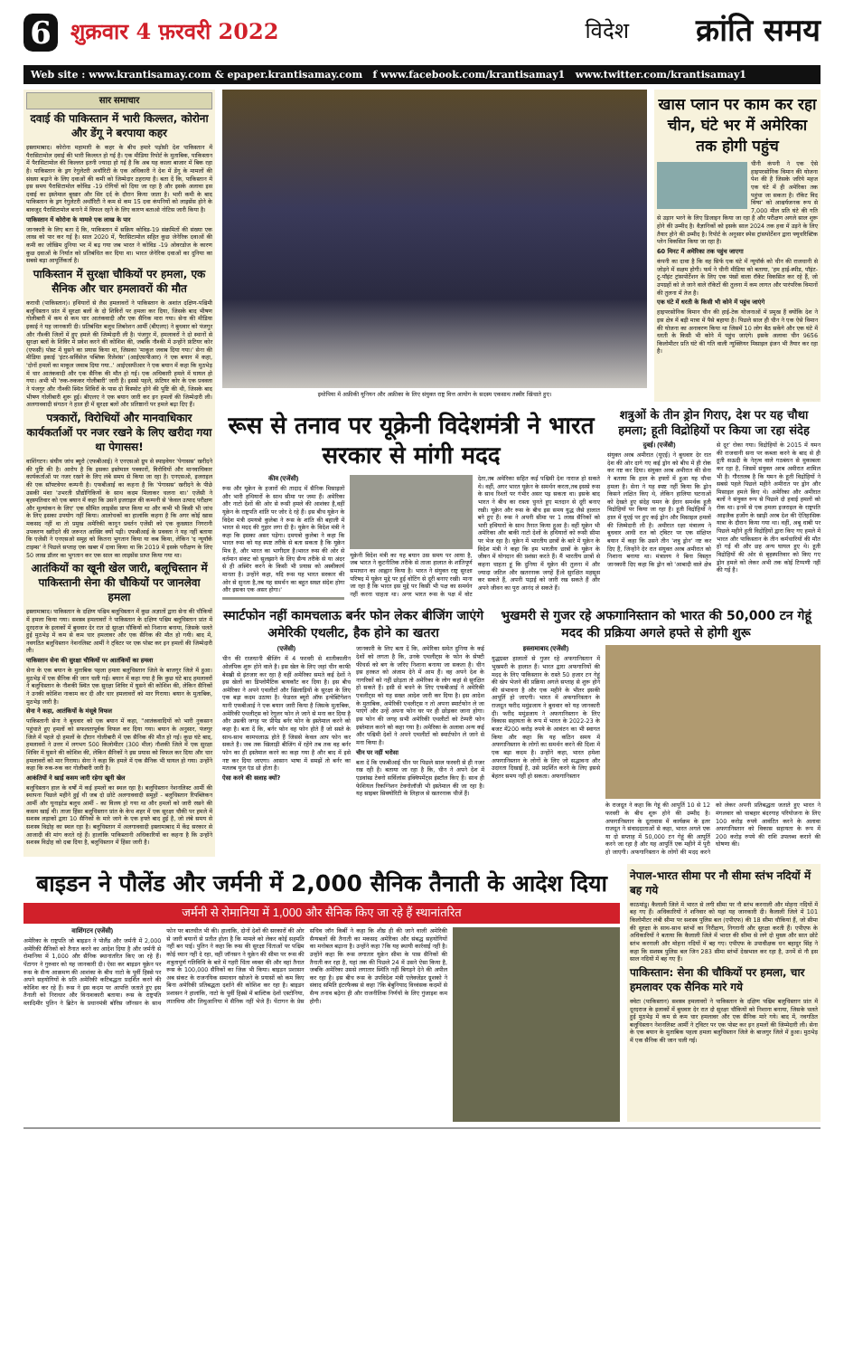6
शुक्रवार 4 फ़रवरी 2022 विदेश
क्रांति समय
Web site : www.krantisamay.com & epaper.krantisamay.com f www.facebook.com/krantisamay1 www.twitter.com/krantisamay1
सार समाचार
दवाई की पाकिस्तान में भारी किल्लत, कोरोना और डेंगू ने बरपाया कहर
इस्लामाबाद। कोरोना महामारी के कहर के बीच हमारे पड़ोसी देश पाकिस्तान में पैरासिटामोल दवाई की भारी किल्लत हो गई है। एक मीडिया रिपोर्ट के मुताबिक, पाकिस्तान में पैरासिटामोल की किल्लत इतनी ज्यादा हो गई है कि अब यह काला बाजार में बिक रहा है। पाकिस्तान के ड्रग रेगुलेटरी अथॉरिटी के एक अधिकारी ने देश में डेंगू के मामलों की संख्या बढ़ाने के लिए दवाओं की कमी को जिम्मेदार ठहराया है। बता दें कि, पाकिस्तान में इस समय पैरासिटामोल कोविड -19 रोगियों को दिया जा रहा है और इसके अलावा इस दवाई का इस्तेमाल बुखार और सिर दर्द के दौरान किया जाता है। भारी कमी के बाद पाकिस्तान के ड्रग रेगुलेटरी अथॉरिटी ने कम से कम 15 दवा कंपनियों को लाइसेंस होने के बावजूद पैरासिटामोल बनाने में विफल रहने के लिए कारण बताओ नोटिस जारी किया है।
पाकिस्तान में कोरोना के मामले एक लाख के पार
जानकारी के लिए बता दें कि, पाकिस्तान में सक्रिय कोविड-19 संक्रमितों की संख्या एक लाख को पार कर गई है। साल 2020 में, पैरासिटामोल सहित कुछ जेनेरिक दवाओं की कमी का जोखिम दुनिया भर में बढ़ गया जब भारत ने कोविड -19 ओवरडोज के कारण कुछ दवाओं के निर्यात को प्रतिबंधित कर दिया था। भारत जेनेरिक दवाओं का दुनिया का सबसे बड़ा आपूर्तिकर्ता है।
पाकिस्तान में सुरक्षा चौकियों पर हमला, एक सैनिक और चार हमलावरों की मौत
कराची (पाकिस्तान)। हथियारों से लैस हमलावरों ने पाकिस्तान के अशांत दक्षिण-पश्चिमी बलूचिस्तान प्रांत में सुरक्षा बलों के दो शिविरों पर हमला कर दिया, जिसके बाद भीषण गोलीबारी में कम से कम चार आतंकवादी और एक सैनिक मारा गया। सेना की मीडिया इकाई ने यह जानकारी दी। प्रतिबंधित बलूच लिबरेशन आर्मी (बीएलए) ने बुधवार को पंजगुर और नौश्की जिलों में हुए हमले की जिम्मेदारी ली है। पंजगुर में, हमलावरों ने दो स्थानों से सुरक्षा बलों के शिविर में प्रवेश करने की कोशिश की, जबकि नौश्की में उन्होंने फ्रंटियर कोर (एफसी) पोस्ट में घुसने का प्रयास किया था, जिसका 'माकूल जवाब दिया गया।' सेना की मीडिया इकाई 'इंटर-सर्विसेज पब्लिक रिलेशंस' (आईएसपीआर) ने एक बयान में कहा, 'दोनों हमलों का माकूल जवाब दिया गया..' आईएसपीआर ने एक बयान में कहा कि मुठभेड़ में चार आतंकवादी और एक सैनिक की मौत हो गई। एक अधिकारी हमले में घायल हो गया। अभी भी 'रुक-रुककर गोलीबारी' जारी है। इससे पहले, फ्रंटियर कोर के एक प्रवक्ता ने पंजगुर और नौश्की स्थित शिविरों के पास दो विस्फोट होने की पुष्टि की थी, जिसके बाद भीषण गोलीबारी शुरू हुई। बीएलए ने एक बयान जारी कर इन हमलों की जिम्मेदारी ली। अलगाववादी संगठन ने हाल ही में सुरक्षा बलों और प्रतिष्ठानों पर हमले बढ़ा दिए हैं।
पत्रकारों, विरोधियों और मानवाधिकार कार्यकर्ताओं पर नजर रखने के लिए खरीदा गया था पेगासस!
वाशिंगटन। संघीय जांच ब्यूरो (एफबीआई) ने एनएसओ ग्रुप से स्पाइवेयर 'पेगासस' खरीदने की पुष्टि की है। आरोप है कि इसका इस्तेमाल पत्रकारों, विरोधियों और मानवाधिकार कार्यकर्ताओं पर नजर रखने के लिए लंबे समय से किया जा रहा है। एनएसओ, इजराइल की एक सॉफ्टवेयर कम्पनी है। एफबीआई का कहना है कि 'पेगासस' खरीदने के पीछे उसकी मंशा 'उभरती प्रौद्योगिकियों के साथ कदम मिलाकर चलना था।' एजेंसी ने बृहस्पतिवार को एक बयान में कहा कि उसने इजराइल की कम्पनी से 'केवल उत्पाद परीक्षण और मूल्यांकन के लिए' एक सीमित लाइसेंस प्राप्त किया था और कभी भी किसी भी जांच के लिए इसका उपयोग नहीं किया। आलोचकों का हालांकि कहना है कि अगर कोई खास मकसद नहीं था तो प्रमुख अमेरिकी कानून प्रवर्तन एजेंसी को एक कुख्यात निगरानी उपकरण खरीदने की जरूरत आखिर क्यों पड़ी। एफबीआई के प्रवक्ता ने यह नहीं बताया कि एजेंसी ने एनएसओ समूह को कितना भुगतान किया या कब किया, लेकिन 'द न्यूयॉर्क टाइम्स' ने पिछले सप्ताह एक खबर में दावा किया था कि 2019 में इसके परीक्षण के लिए 50 लाख डॉलर का भुगतान कर एक साल का लाइसेंस प्राप्त किया गया था।
आतंकियों का खूनी खेल जारी, बलूचिस्तान में पाकिस्तानी सेना की चौकियों पर जानलेवा हमला
इस्लामाबाद। पाकिस्तान के दक्षिण पश्चिम बलूचिस्तान में कुछ अज्ञातों द्वारा सेना की चौकियों में हमला किया गया। सशस्त्र हमलावरों ने पाकिस्तान के दक्षिण पश्चिम बलूचिस्तान प्रांत में दूरदराज के इलाकों में बुधवार देर रात दो सुरक्षा चौकियों को निशाना बनाया, जिसके चलते हुई मुठभेड़ में कम से कम चार हमलावर और एक सैनिक की मौत हो गयी। बाद में, नवगठित बलूचिस्तान नेशनलिस्ट आर्मी ने ट्विटर पर एक पोस्ट कर इन हमलों की जिम्मेदारी ली।
पाकिस्तान सेना की सुरक्षा चौकियों पर आतंकियों का हमला
सेना के एक बयान के मुताबिक पहला हमला बलूचिस्तान जिले के बाजगुर जिले में हुआ। मुठभेड़ में एक सैनिक की जान चली गई। बयान में कहा गया है कि कुछ घंटे बाद हमलावरों ने बलूचिस्तान के नौशकी स्थित एक सुरक्षा शिविर में घुसने की कोशिश की, लेकिन सैनिकों ने उनकी कोशिश नाकाम कर दी और चार हमलावरों को मार गिराया। बयान के मुताबिक, मुठभेड़ जारी है।
सेना ने कहा, आतंकियों के मंसूबे विफल
पाकिस्तानी सेना ने बुधवार को एक बयान में कहा, "आतंकवादियों को भारी नुकसान पहुंचाते हुए हमलों को सफलतापूर्वक विफल कर दिया गया। बयान के अनुसार, पंजगुर जिले में पहले दो हमलों के दौरान गोलीबारी में एक सैनिक की मौत हो गई। कुछ घंटे बाद, हमलावरों ने उत्तर में लगभग 500 किलोमीटर (300 मील) नौशकी जिले में एक सुरक्षा शिविर में घुसने की कोशिश की, लेकिन सैनिकों ने इस प्रयास को विफल कर दिया और चार हमलावरों को मार गिराया। सेना ने कहा कि हमले में एक सैनिक भी घायल हो गया। उन्होंने कहा कि रुक-रुक कर गोलीबारी जारी है।
आकंतियों ने खाई कसम जारी रहेगा खूनी खेल
बलूचिस्तान हाल के वर्षों में कई हमलों का स्थल रहा है। बलूचिस्तान नेशनलिस्ट आर्मी की स्थापना पिछले महीने हुई थी जब दो छोटे अलगाववादी समूहों - बलूचिस्तान रिपब्लिकन आर्मी और यूनाइटेड बलूच आर्मी - का विलय हो गया था और हमलों को जारी रखने की कसम खाई थी। ताजा हिंसा बलूचिस्तान प्रांत के केच शहर में एक सुरक्षा चौकी पर हमले में सशस्त्र लड़ाकों द्वारा 10 सैनिकों के मारे जाने के एक हफ्ते बाद हुई है, जो लंबे समय से सशस्त्र विद्रोह का स्थल रहा है। बलूचिस्तान में अलगाववादी इस्लामाबाद में केंद्र सरकार से आजादी की मांग करते रहे हैं। हालांकि पाकिस्तानी अधिकारियों का कहना है कि उन्होंने सशस्त्र विद्रोह को दबा दिया है, बलूचिस्तान में हिंसा जारी है।
इथोपिया में अफ्रीकी यूनियन और अफ्रीका के लिए संयुक्त राष्ट्र वित्त आयोग के सदस्य एकसाथ तस्वीर खिंचाते हुए।
खास प्लान पर काम कर रहा चीन, घंटे भर में अमेरिका तक होगी पहुंच
चीनी कंपनी ने एक ऐसे हाइपरसोनिक विमान की योजना पेश की है जिसके जरिये महज एक घंटे में ही अमेरिका तक पहुंचा जा सकता है। रॉकेट विद विंग्स' को आश्चर्यजनक रूप से 7,000 मील प्रति घंटे की गति से उड़ान भरने के लिए डिजाइन किया जा रहा है और परीक्षण अगले साल शुरू होने की उम्मीद है। वैज्ञानिकों को इसके साल 2024 तक हवा में उड़ने के लिए तैयार होने की उम्मीद है। रिपोर्ट के अनुसार स्पेस ट्रांसपोर्टेशन द्वारा फ्यूचरिस्टिक प्लेन विकसित किया जा रहा है।
60 मिनट में अमेरिका तक पहुंच जाएगा
कंपनी का दावा है कि वह सिर्फ एक घंटे में न्यूयॉर्क को चीन की राजधानी से जोड़ने में सक्षम होगी। फर्म ने चीनी मीडिया को बताया, 'हम हाई-स्पीड, पॉइंट-टू-पॉइंट ट्रांसपोर्टेशन के लिए एक पंखों वाला रॉकेट विकसित कर रहे हैं, जो उपग्रहों को ले जाने वाले रॉकेटों की तुलना में कम लागत और पारंपरिक विमानों की तुलना में तेज है।
एक घंटे में धरती के किसी भी कोने में पहुंच जाएंगे
हाइपरसोनिक विमान चीन की हाई-टेक योजनाओं में प्रमुख हैं क्योंकि देश ने इस क्षेत्र में बड़ी मात्रा में पैसे बहाया है। पिछले साल ही चीन ने एक ऐसे विमान की योजना का अनावरण किया था जिसमें 10 लोग बैठ सकेंगे और एक घंटे में धरती के किसी भी कोने में पहुंच जाएंगे। इसके अलावा चीन 9656 किलोमीटर प्रति घंटे की गति वाली न्यूक्लियर मिसाइल इंजन भी तैयार कर रहा है।
रूस से तनाव पर यूक्रेनी विदेशमंत्री ने भारत सरकार से मांगी मदद
कीव (एजेंसी)
रूस और यूक्रेन के हजारों की तादाद में सैनिक मिसाइलों और भारी हथियारों के साथ सीमा पर जमा हैं। अमेरिका और नाटो देशों की ओर से रूसी हमले की आशंका है,वहीं यूक्रेन के राष्ट्रपति शांति पर जोर दे रहे हैं। इस बीच यूक्रेन के विदेश मंत्री दमयत्रो कुलेबा ने रूस के शांति की बहाली में भारत से मदद की गुहार लगा दी है। यूक्रेन के विदेश मंत्री ने कहा कि इसका असर पड़ेगा। दमयत्रो कुलेबा ने कहा कि भारत रूस को यह स्पष्ट तरीके से बता सकता है कि यूक्रेन मित्र है, और भारत का भागीदार है।भारत रूस की ओर से वर्तमान संकट को सुलझाने के लिए सैन्य तरीके से या अंदर से ही अस्थिर करने के किसी भी प्रयास को अस्वीकार्य मानता है। उन्होंने कहा, यदि रूस यह भारत सरकार की ओर से सुनता है,तब यह समर्थन का बहुत सख्त संदेश होगा और इसका एक असर होगा।'
यूक्रेनी विदेश मंत्री का यह बयान उस समय पर आया है, जब भारत ने कूटनीतिक तरीके से ताजा हालात के शांतिपूर्ण समाधान का आह्वान किया है। भारत ने संयुक्त राष्ट्र सुरक्षा परिषद में यूक्रेन मुद्दे पर हुई वोटिंग से दूरी बनाए रखी। माना जा रहा है कि भारत इस मुद्दे पर किसी भी पक्ष का समर्थन नहीं करना चाहता था। अगर भारत रूस के पक्ष में वोट देता,तब अमेरिका सहित कई पश्चिमी देश नाराज हो सकते थे। वहीं, अगर भारत यूक्रेन के समर्थन करता,तब इससे रूस के साथ रिश्तों पर गंभीर असर पड़ सकता था। इसके बाद भारत ने बीच का रास्ता चुनते हुए मतदान से दूरी बनाए रखी। यूक्रेन और रूस के बीच इस समय युद्ध जैसे हालात बने हुए हैं। रूस ने अपनी सीमा पर 1 लाख सैनिकों को भारी हथियारों के साथ तैनात किया हुआ है। वहीं यूक्रेन भी अमेरिका और बाकी नाटो देशों के हथियारों को रूसी सीमा पर भेज रहा है। यूक्रेन में भारतीय छात्रों के बारे में यूक्रेन के विदेश मंत्री ने कहा कि हम भारतीय छात्रों के यूक्रेन के जीवन में योगदान की प्रशंसा करते हैं। मैं भारतीय छात्रों से कहना चाहता हूं कि दुनिया में यूक्रेन की तुलना में और ज्यादा जटिल और खतरनाक जगहें हैं।वे सुरक्षित महसूस कर सकते हैं, अपनी पढ़ाई को जारी रख सकते हैं और अपने जीवन का पूरा आनंद ले सकते हैं।
शत्रुओं के तीन ड्रोन गिराए, देश पर यह चौथा हमला; हूती विद्रोहियों पर किया जा रहा संदेह
दुबई। (एजेंसी)
संयुक्त अरब अमीरात (यूएई) ने बुधवार देर रात देश की ओर दागे गए कई ड्रोन को बीच में ही रोक कर नष्ट कर दिया। संयुक्त अरब अमीरात की सेना ने बताया कि हाल के हफ्तों में हुआ यह चौथा हमला है। सेना ने यह स्पष्ट नहीं किया कि ड्रोन किसने लक्षित किए थे, लेकिन हालिया घटनाओं को देखते हुए संदेह यमन के ईरान समर्थक हूती विद्रोहियों पर किया जा रहा है। हूती विद्रोहियों ने हाल में यूएई पर हुए कई ड्रोन और मिसाइल हमलों की जिम्मेदारी ली है। अमीरात रक्षा मंत्रालय ने बुधवार आधी रात को ट्विटर पर एक संक्षिप्त बयान में कहा कि उसने तीन 'शत्रु ड्रोन' नष्ट कर दिए हैं, जिन्होंने देर रात संयुक्त अरब अमीरात को निशाना बनाया था। मंत्रालय ने बिना विस्तृत जानकारी दिए कहा कि ड्रोन को 'आबादी वाले क्षेत्र से दूर' रोका गया। विद्रोहियों के 2015 में यमन की राजधानी सना पर कब्जा करने के बाद से ही हूती सऊदी के नेतृत्व वाले गठबंधन से मुकाबला कर रहा है, जिसमें संयुक्त अरब अमीरात शामिल भी है। गौरतलब है कि यमन के हूती विद्रोहियों ने सबसे पहले पिछले महीने अमीरात पर ड्रोन और मिसाइल हमले किए थे। अमेरिका और अमीरात बलों ने संयुक्त रूप से पिछले दो हवाई हमलों को रोक था। इनमें से एक हमला इजराइल के राष्ट्रपति आइजैक हर्जोग के खाड़ी अरब देश की ऐतिहासिक यात्रा के दौरान किया गया था। वहीं, अबू धाबी पर पिछले महीने हूती विद्रोहियों द्वारा किए गए हमले में भारत और पाकिस्तान के तीन कर्मचारियों की मौत हो गई थी और छह अन्य घायल हुए थे। हूती विद्रोहियों की ओर से बृहस्पतिवार को किए गए ड्रोन हमले को लेकर अभी तक कोई टिप्पणी नहीं की गई है।
स्मार्टफोन नहीं कामचलाऊ बर्नर फोन लेकर बीजिंग जाएंगे अमेरिकी एथलीट, हैक होने का खतरा
(एजेंसी)
चीन की राजधानी बीजिंग में 4 फरवरी से शातीकालीन ओलंपिक शुरू होने वाले है। इस खेल के लिए जहां चीन काफी बेसब्री से इंतजार कर रहा है वहीं अमेरिका समते कई देशों ने इस खेलों का डिप्लोमैटिक बायकॉट कर दिया है। इस बीच अमेरिका ने अपने एथलीटों और खिलाड़ियों के सुरक्षा के लिए एक बड़ा कदम उठाया है। फेडरल ब्यूरो ऑफ इन्वेस्टिगेशन यानी एफबीआई ने एक बयान जारी किया है जिसके मुताबिक, अमेरिकी एथलीट्स को रेगुलर फोन ले जाने से मना कर दिया है और उसकी जगह पर प्रीपेड बर्नर फोन के इस्तेमाल करने को कहा है। बता दें कि, बर्नर फोन वह फोन होते हैं जो सस्ते के साथ-साथ कामचलाऊ होते हैं जिससे केवल आप फोन कर सकते है। जब तक खिलाड़ी बीजिंग में रहेंगे तब तक वह बर्नर फोन का ही इस्तेमाल करने का कहा गया है और बाद में इसे नष्ट कर दिया जाएगा। आसान भाषा में समझें तो बर्नर का मतलब यूज एंड थ्रो होता है।
ऐसा करने की सलाह क्यों?
जानकारी के लिए बता दें कि, अमेरिका समेत दुनिया के कई देशों को लगता है कि, उनके एथलीट्स के फोन के सेफ्टी फीचर्स को बग के जरिए निशाना बनाया जा सकता है। चीन इस हरकत को अंजाम देने में आम हैं। वह अपने देश के नागरिकों को नहीं छोड़ता तो अमेरिका के लोग कहां से सुरक्षित हो सकते हैं। इसी से बचने के लिए एफबीआई ने अमेरिकी एथलीट्स को यह सख्त आदेश जारी कर दिया है। इस आदेश के मुताबिक, अमेरिकी एथलीट्स न तो अपना स्मार्टफोन ले जा पाएंगें और उन्हें अपना फोन घर पर ही छोड़कर जाना होगा। इस फोन की जगह सभी अमेरिकी एथलीटों को टेम्परी फोन इस्तेमाल करने को कहा गया है। अमेरिका के अलावा अन्य कई और पश्चिमी देशों ने अपने एथलीटों को स्मार्टफोन ले जाने से मना किया है।
चीन पर नहीं भरोसा
बता दें कि एफबीआई चीन पर पिछले साल फरवरी से ही नजर रख रही है। बताया जा रहा है कि, चीन ने अपने देश में एडवांस्ड टेक्नो सर्विलांस इक्विपमेंट्स इंस्टॉल किए हैं। साथ ही फेशियल रिकग्निशन टेक्नोलॉजी भी इस्तेमाल की जा रहा है। यह साइबर सिक्योरिटी के लिहाज से खतरनाक चीजें हैं।
भुखमरी से गुजर रहे अफगानिस्तान को भारत की 50,000 टन गेहूं मदद की प्रक्रिया अगले हफ्ते से होगी शुरू
इस्लामाबाद (एजेंसी)
युद्धग्रस्त हालातों से गुजर रहे अफगानिस्तान में भुखमरी के हालात हैं। भारत द्वारा अफगानियों की मदद के लिए पाकिस्तान के रास्ते 50 हजार टन गेहूं की खेप भेजने की प्रक्रिया अगले सप्ताह से शुरू होने की संभावना है और एक महीने के भीतर इसकी आपूर्ति हो जाएगी। भारत में अफगानिस्तान के राजदूत फरीद ममुंडजाय ने बुधवार को यह जानकारी दी। फरीद ममुंडजाय ने अफगानिस्तान के लिए विकास सहायता के रूप में भारत के 2022-23 के बजट में200 करोड़ रुपये के आवंटन का भी स्वागत किया और कहा कि यह कठिन समय में अफगानिस्तान के लोगों का समर्थन करने की दिशा में एक बड़ा कदम है। उन्होंने कहा, भारत हमेशा अफगानिस्तान के लोगों के लिए जो सद्भावना और उदारता दिखाई है, उसे प्रदर्शित करने के लिए इससे बेहतर समय नहीं हो सकता। अफगानिस्तान
के राजदूत ने कहा कि गेहूं की आपूर्ति 10 से 12 फरवरी के बीच शुरू होने की उम्मीद है। अफगानिस्तान के दूतावास में कार्यक्रम के इतर राजदूत ने संवाददाताओं से कहा, भारत अगले एक या दो सप्ताह में 50,000 टन गेहूं की आपूर्ति करने जा रहा है और यह आपूर्ति एक महीने में पूरी हो जाएगी। अफगानिस्तान के लोगों की मदद करने को लेकर अपनी प्रतिबद्धता जताते हुए भारत ने मंगलवार को चाबहार बंदरगाह परियोजना के लिए 100 करोड़ रुपये आवंटित करने के अलावा अफगानिस्तान को विकास सहायता के रूप में 200 करोड़ रुपये की राशि उपलब्ध कराने की घोषणा की।
बाइडन ने पौलेंड और जर्मनी में 2,000 सैनिक तैनाती के आदेश दिया
जर्मनी से रोमानिया में 1,000 और सैनिक किए जा रहे हैं स्थानांतरित
वाशिंगटन (एजेंसी)
अमेरिका के राष्ट्रपति जो बाइडन ने पोलैंड और जर्मनी में 2,000 अमेरिकी सैनिकों को तैनात करने का आदेश दिया है और जर्मनी से रोमानिया में 1,000 और सैनिक स्थानांतरित किए जा रहे हैं। पेंटागन ने गुरुवार को यह जानकारी दी। ऐसा कर बाइडन यूक्रेन पर रूस के सैन्य आक्रमण की आशंका के बीच नाटो के पूर्वी हिस्से पर अपने सहयोगियों के प्रति अमेरिकी कटिबद्धता प्रदर्शित करने की कोशिश कर रहे हैं। रूस ने इस कदम पर आपत्ति जताते हुए इस तैनाती को निराधार और विनाशकारी बताया। रूस के राष्ट्रपति व्लादिमीर पुतिन ने ब्रिटेन के प्रधानमंत्री बोरिस जॉनसन के साथ फोन पर बातचीत भी की। हालांकि, दोनों देशों की सरकारों की ओर से जारी बयानों से प्रतीत होता है कि मामले को लेकर कोई सहमति नहीं बन पाई। पुतिन ने कहा कि रूस की सुरक्षा चिंताओं पर पश्चिम कोई ध्यान नहीं दे रहा, वहीं जॉनसन ने यूक्रेन की सीमा पर रूस की शत्रुतापूर्ण गतिविधि के बारे में गहरी चिंता व्यक्त की और वहां तैनात रूस के 100,000 सैनिकों का जिक्र भी किया। बाइडन प्रशासन अब संकट के राजनयिक समाधान खोजने के प्रयासों को कम किए बिना अमेरिकी प्रतिबद्धता दर्शाने की कोशिश कर रहा है। बाइडन प्रशासन ने हालांकि, नाटो के पूर्वी हिस्से में बाल्टिक देशों एस्टोनिया, लातविया और लिथुआनिया में सैनिक नहीं भेजे हैं। पेंटागन के प्रेस सचिव जॉन किर्बी ने कहा कि शीघ्र ही की जाने वाली अमेरिकी सैन्यबलों की तैनाती का मकसद अमेरिका और संबद्ध सहयोगियों का मनोबल बढ़ाना है। उन्होंने कहा ?कि यह स्थायी कार्रवाई नहीं है। उन्होंने कहा कि रूस लगातार यूक्रेन सीमा के पास सैनिकों की तैनाती कर रहा है, यहां तक की पिछले 24 में उसने ऐसा किया है, जबकि अमेरिका उससे लगातार स्थिति नहीं बिगड़ने देने की अपील कर रहा है। इस बीच रूस के उपविदेश मंत्री एलेक्जेंडर ग्रुशको ने संवाद समिति इंटरफैक्स से कहा ?कि बेबुनियाद विध्वंसक कदमों से सैन्य तनाव बढ़ेगा ही और राजनीतिक निर्णयों के लिए गुंजाइश कम होगी।
नेपाल-भारत सीमा पर नौ सीमा स्तंभ नदियों में बह गये
काठमांडू। कैलाली जिले में भारत से लगी सीमा पर नौ स्तंभ करनाली और मोहना नदियों में बह गए हैं। अधिकारियों ने शनिवार को यहां यह जानकारी दी। कैलाली जिले में 101 किलोमीटर लंबी सीमा पर सशस्त्र पुलिस बल (एपीएफ) की 18 सीमा चौकियां हैं, जो सीमा की सुरक्षा के साथ-साथ स्तंभों का निरीक्षण, निगरानी और सुरक्षा करती हैं। एपीएफ के अधिकारियों ने बताया कि कैलाली जिले में भारत की सीमा से लगे दो मुख्य और सात छोटे स्तंभ करनाली और मोहना नदियों में बह गए। एपीएफ के उपाधीक्षक धन बहादुर सिंह ने कहा कि सशस्त्र पुलिस बल जिन 283 सीमा स्तंभों देखभाल कर रहा है, उनमें से नौ इस साल नदियों में बह गए हैं।
पाकिस्तान: सेना की चौकियों पर हमला, चार हमलावर एक सैनिक मारे गये
क्वेटा (पाकिस्तान) सशस्त्र हमलावरों ने पाकिस्तान के दक्षिण पश्चिम बलूचिस्तान प्रांत में दूरदराज के इलाकों में बुधवार देर रात दो सुरक्षा चौकियों को निशाना बनाया, जिसके चलते हुई मुठभेड़ में कम से कम चार हमलावर और एक सैनिक मारे गये। बाद में, नवगठित बलूचिस्तान नेशनलिस्ट आर्मी ने ट्विटर पर एक पोस्ट कर इन हमलों की जिम्मेदारी ली। सेना के एक बयान के मुताबिक पहला हमला बलूचिस्तान जिले के बाजगुर जिले में हुआ। मुठभेड़ में एक सैनिक की जान चली गई।